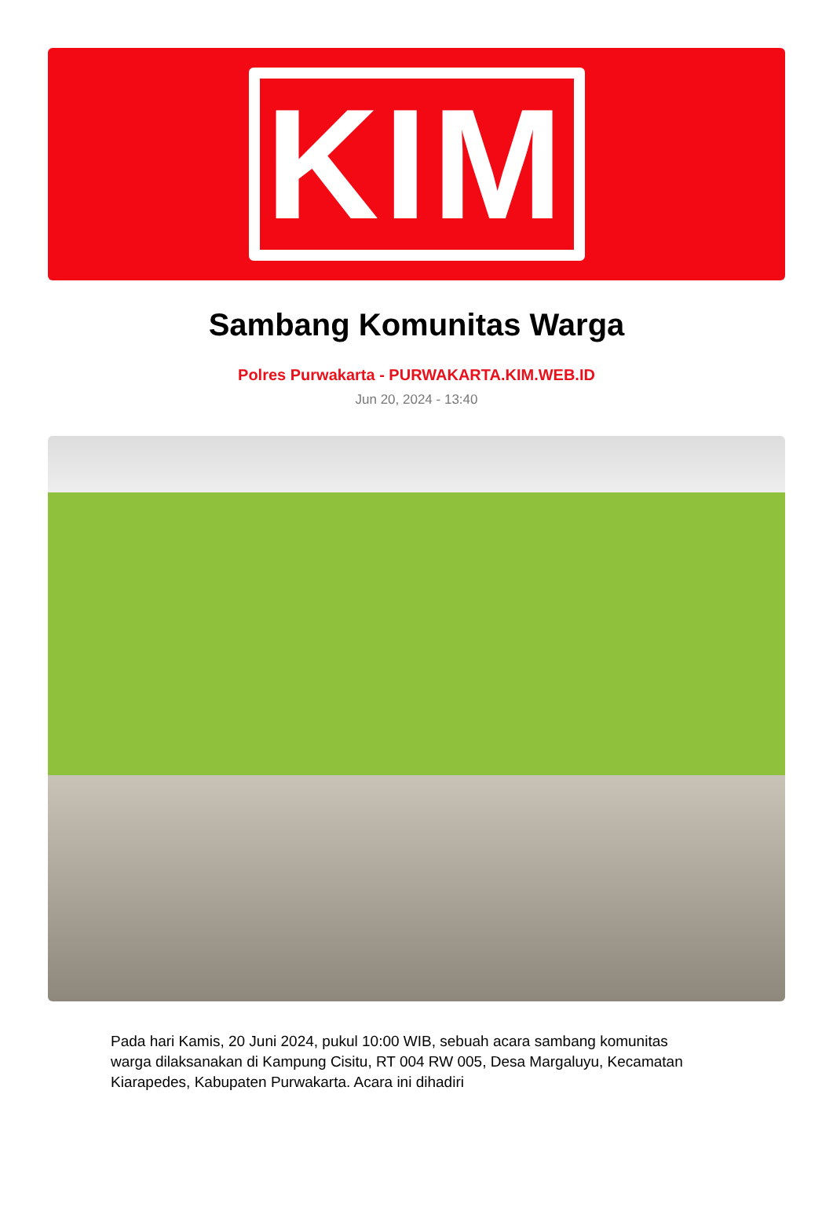KIM
Sambang Komunitas Warga
Polres Purwakarta - PURWAKARTA.KIM.WEB.ID
Jun 20, 2024 - 13:40
Pada hari Kamis, 20 Juni 2024, pukul 10:00 WIB, sebuah acara sambang komunitas warga dilaksanakan di Kampung Cisitu, RT 004 RW 005, Desa Margaluyu, Kecamatan Kiarapedes, Kabupaten Purwakarta. Acara ini dihadiri